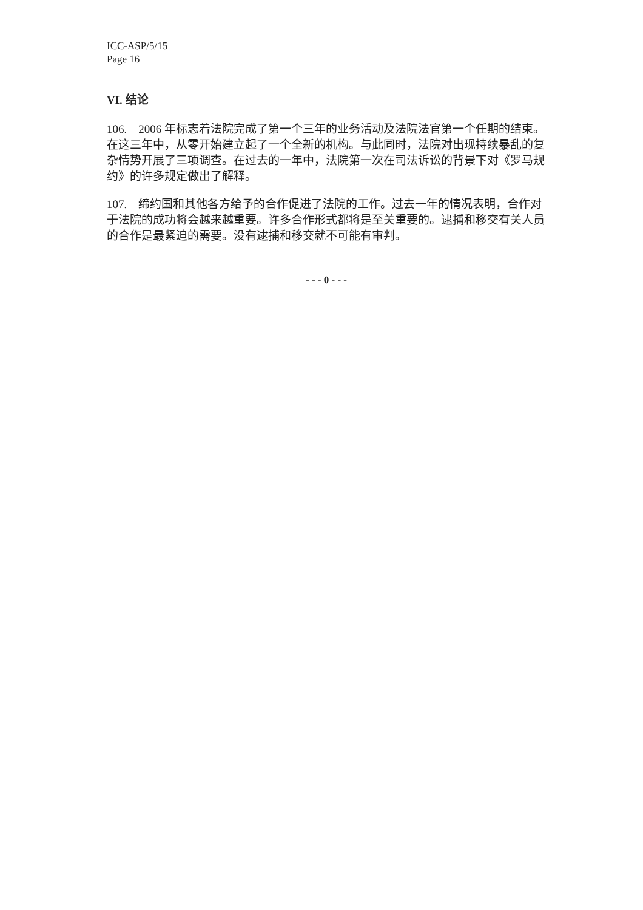ICC-ASP/5/15
Page 16
VI. 结论
106. 2006 年标志着法院完成了第一个三年的业务活动及法院法官第一个任期的结束。在这三年中，从零开始建立起了一个全新的机构。与此同时，法院对出现持续暴乱的复杂情势开展了三项调查。在过去的一年中，法院第一次在司法诉讼的背景下对《罗马规约》的许多规定做出了解释。
107. 缔约国和其他各方给予的合作促进了法院的工作。过去一年的情况表明，合作对于法院的成功将会越来越重要。许多合作形式都将是至关重要的。逮捕和移交有关人员的合作是最紧迫的需要。没有逮捕和移交就不可能有审判。
- - - 0 - - -